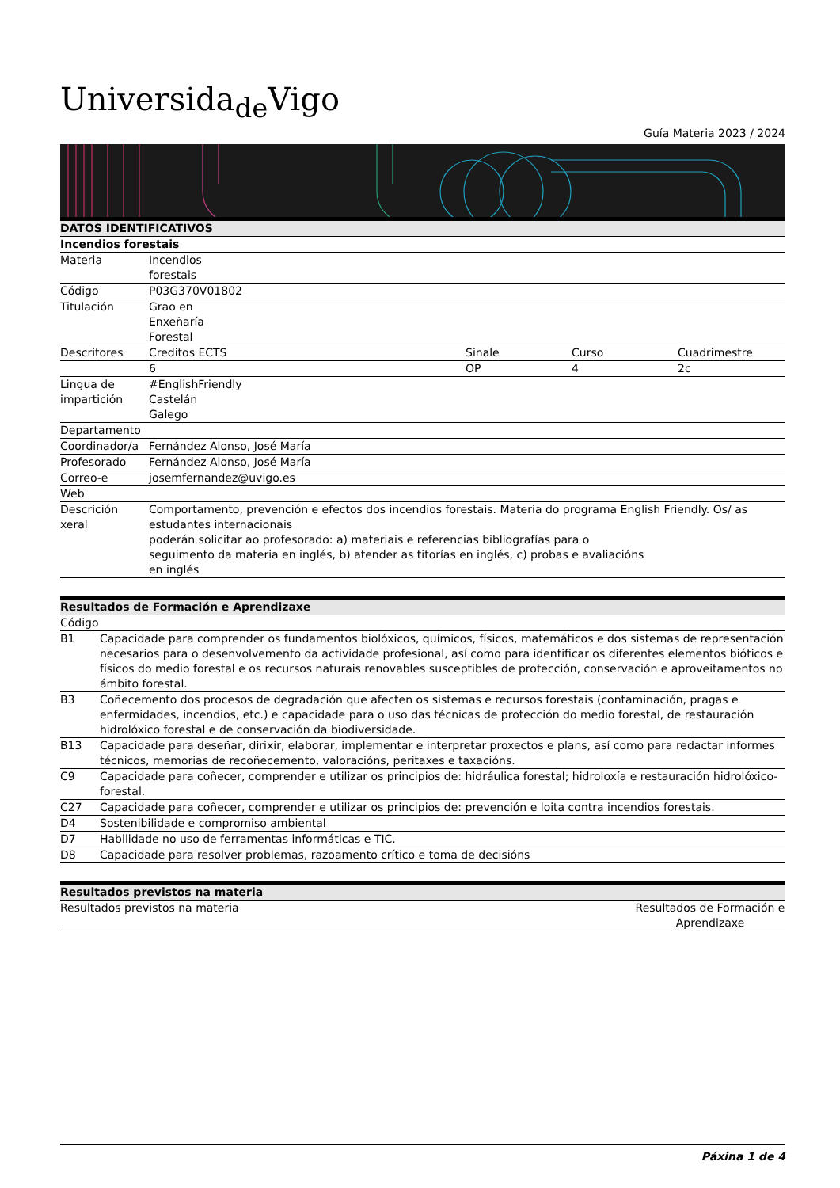Universida<sub>de</sub>Vigo
Guía Materia 2023 / 2024
| DATOS IDENTIFICATIVOS | | | | |
| --- | --- | --- | --- | --- |
| Incendios forestais | | | | |
| Materia | Incendios forestais | | | |
| Código | P03G370V01802 | | | |
| Titulación | Grao en Enxeñaría Forestal | | | |
| Descritores | Creditos ECTS | Sinale | Curso | Cuadrimestre |
| | 6 | OP | 4 | 2c |
| Lingua de impartición | #EnglishFriendly Castelán Galego | | | |
| Departamento | | | | |
| Coordinador/a | Fernández Alonso, José María | | | |
| Profesorado | Fernández Alonso, José María | | | |
| Correo-e | josemfernandez@uvigo.es | | | |
| Web | | | | |
| Descrición xeral | Comportamento, prevención e efectos dos incendios forestais. Materia do programa English Friendly. Os/ as estudantes internacionais poderán solicitar ao profesorado: a) materiais e referencias bibliografías para o seguimento da materia en inglés, b) atender as titorías en inglés, c) probas e avaliacións en inglés | | | |
| Resultados de Formación e Aprendizaxe | |
| --- | --- |
| Código | |
| B1 | Capacidade para comprender os fundamentos biolóxicos, químicos, físicos, matemáticos e dos sistemas de representación necesarios para o desenvolvemento da actividade profesional, así como para identificar os diferentes elementos bióticos e físicos do medio forestal e os recursos naturais renovables susceptibles de protección, conservación e aproveitamentos no ámbito forestal. |
| B3 | Coñecemento dos procesos de degradación que afecten os sistemas e recursos forestais (contaminación, pragas e enfermidades, incendios, etc.) e capacidade para o uso das técnicas de protección do medio forestal, de restauración hidrolóxico forestal e de conservación da biodiversidade. |
| B13 | Capacidade para deseñar, dirixir, elaborar, implementar e interpretar proxectos e plans, así como para redactar informes técnicos, memorias de recoñecemento, valoracións, peritaxes e taxacións. |
| C9 | Capacidade para coñecer, comprender e utilizar os principios de: hidráulica forestal; hidroloxía e restauración hidrolóxico-forestal. |
| C27 | Capacidade para coñecer, comprender e utilizar os principios de: prevención e loita contra incendios forestais. |
| D4 | Sostenibilidade e compromiso ambiental |
| D7 | Habilidade no uso de ferramentas informáticas e TIC. |
| D8 | Capacidade para resolver problemas, razoamento crítico e toma de decisións |
| Resultados previstos na materia | |
| --- | --- |
| Resultados previstos na materia | Resultados de Formación e Aprendizaxe |
Páxina 1 de 4